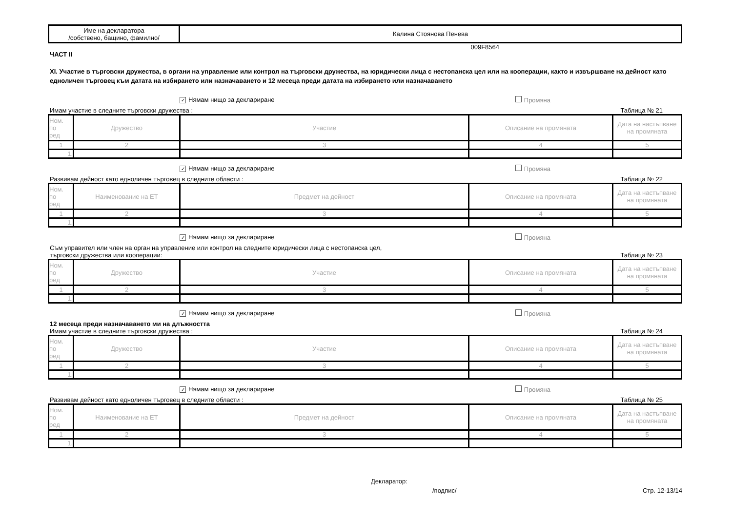| Име на декларатора /собствено, бащино, фамилно/ | Калина Стоянова Пенева |
009F8564
ЧАСТ II
XI. Участие в търговски дружества, в органи на управление или контрол на търговски дружества, на юридически лица с нестопанска цел или на кооперации, както и извършване на дейност като едноличен търговец към датата на избирането или назначаването и 12 месеца преди датата на избирането или назначаването
✓ Нямам нищо за деклариране Промяна
Имам участие в следните търговски дружества : Таблица № 21
| Ном. по ред | Дружество | Участие | Описание на промяната | Дата на настъпване на промяната |
| --- | --- | --- | --- | --- |
| 1 | 2 | 3 | 4 | 5 |
| 1. | | | | |
✓ Нямам нищо за деклариране Промяна
Развивам дейност като едноличен търговец в следните области : Таблица № 22
| Ном. по ред | Наименование на ЕТ | Предмет на дейност | Описание на промяната | Дата на настъпване на промяната |
| --- | --- | --- | --- | --- |
| 1 | 2 | 3 | 4 | 5 |
| 1. | | | | |
✓ Нямам нищо за деклариране Промяна
Съм управител или член на орган на управление или контрол на следните юридически лица с нестопанска цел,
търговски дружества или кооперации: Таблица № 23
| Ном. по ред | Дружество | Участие | Описание на промяната | Дата на настъпване на промяната |
| --- | --- | --- | --- | --- |
| 1 | 2 | 3 | 4 | 5 |
| 1. | | | | |
✓ Нямам нищо за деклариране Промяна
12 месеца преди назначаването ми на длъжността
Имам участие в следните търговски дружества : Таблица № 24
| Ном. по ред | Дружество | Участие | Описание на промяната | Дата на настъпване на промяната |
| --- | --- | --- | --- | --- |
| 1 | 2 | 3 | 4 | 5 |
| 1. | | | | |
✓ Нямам нищо за деклариране Промяна
Развивам дейност като едноличен търговец в следните области : Таблица № 25
| Ном. по ред | Наименование на ЕТ | Предмет на дейност | Описание на промяната | Дата на настъпване на промяната |
| --- | --- | --- | --- | --- |
| 1 | 2 | 3 | 4 | 5 |
| 1. | | | | |
Декларатор:
/подпис/ Стр. 12-13/14